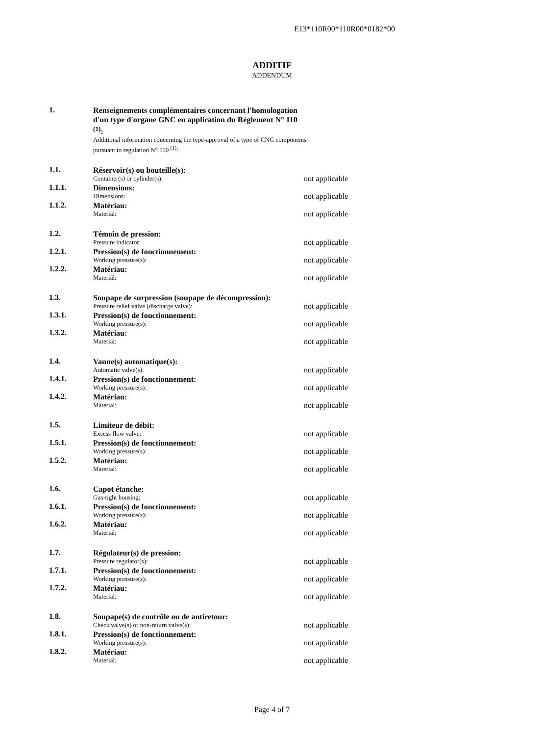E13*110R00*110R00*0182*00
ADDITIF
ADDENDUM
1.
Renseignements complémentaires concernant l'homologation d'un type d'organe GNC en application du Règlement N° 110 <sup>(1)</sup>:
Additional information concerning the type-approval of a type of CNG components pursuant to regulation N° 110 <sup>(1)</sup>:
1.1.
Réservoir(s) ou bouteille(s):
Container(s) or cylinder(s):
not applicable
1.1.1.
Dimensions:
Dimensions:
not applicable
1.1.2.
Matériau:
Material:
not applicable
1.2.
Témoin de pression:
Pressure indicator:
not applicable
1.2.1.
Pression(s) de fonctionnement:
Working pressure(s):
not applicable
1.2.2.
Matériau:
Material:
not applicable
1.3.
Soupape de surpression (soupape de décompression):
Pressure relief valve (discharge valve):
not applicable
1.3.1.
Pression(s) de fonctionnement:
Working pressure(s):
not applicable
1.3.2.
Matériau:
Material:
not applicable
1.4.
Vanne(s) automatique(s):
Automatic valve(s):
not applicable
1.4.1.
Pression(s) de fonctionnement:
Working pressure(s):
not applicable
1.4.2.
Matériau:
Material:
not applicable
1.5.
Limiteur de débit:
Excess flow valve:
not applicable
1.5.1.
Pression(s) de fonctionnement:
Working pressure(s):
not applicable
1.5.2.
Matériau:
Material:
not applicable
1.6.
Capot étanche:
Gas-tight housing:
not applicable
1.6.1.
Pression(s) de fonctionnement:
Working pressure(s):
not applicable
1.6.2.
Matériau:
Material:
not applicable
1.7.
Régulateur(s) de pression:
Pressure regulator(s):
not applicable
1.7.1.
Pression(s) de fonctionnement:
Working pressure(s):
not applicable
1.7.2.
Matériau:
Material:
not applicable
1.8.
Soupape(s) de contrôle ou de antiretour:
Check valve(s) or non-return valve(s):
not applicable
1.8.1.
Pression(s) de fonctionnement:
Working pressure(s):
not applicable
1.8.2.
Matériau:
Material:
not applicable
Page 4 of 7